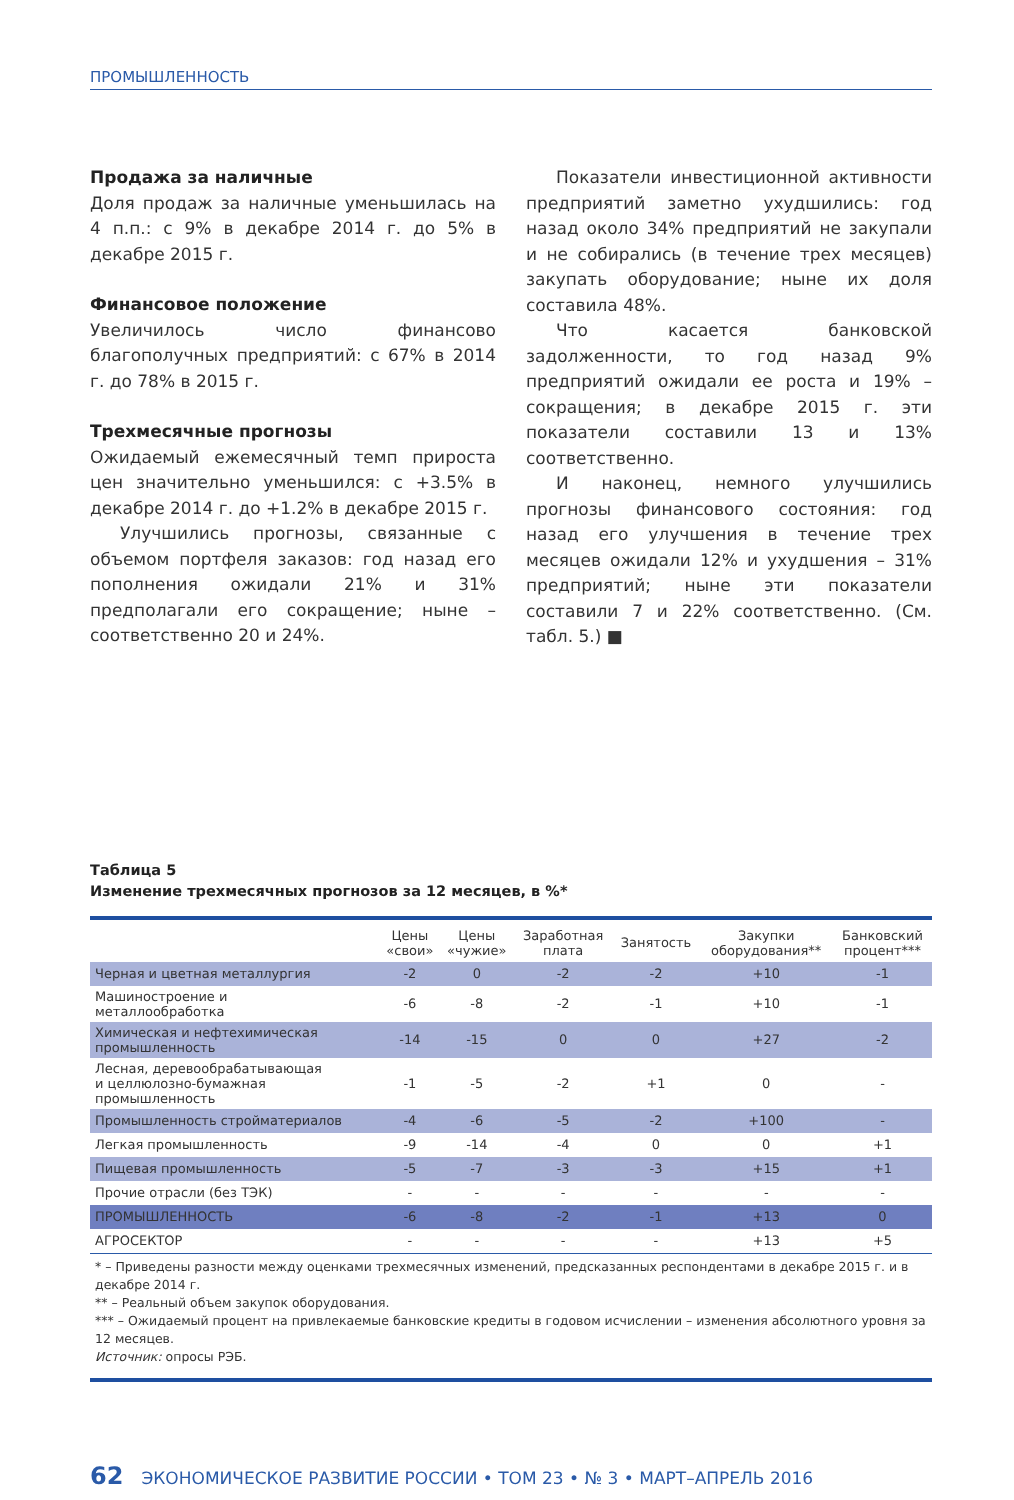ПРОМЫШЛЕННОСТЬ
Продажа за наличные
Доля продаж за наличные уменьшилась на 4 п.п.: с 9% в декабре 2014 г. до 5% в декабре 2015 г.
Финансовое положение
Увеличилось число финансово благополучных предприятий: с 67% в 2014 г. до 78% в 2015 г.
Трехмесячные прогнозы
Ожидаемый ежемесячный темп прироста цен значительно уменьшился: с +3.5% в декабре 2014 г. до +1.2% в декабре 2015 г.
Улучшились прогнозы, связанные с объемом портфеля заказов: год назад его пополнения ожидали 21% и 31% предполагали его сокращение; ныне – соответственно 20 и 24%.
Показатели инвестиционной активности предприятий заметно ухудшились: год назад около 34% предприятий не закупали и не собирались (в течение трех месяцев) закупать оборудование; ныне их доля составила 48%.
Что касается банковской задолженности, то год назад 9% предприятий ожидали ее роста и 19% – сокращения; в декабре 2015 г. эти показатели составили 13 и 13% соответственно.
И наконец, немного улучшились прогнозы финансового состояния: год назад его улучшения в течение трех месяцев ожидали 12% и ухудшения – 31% предприятий; ныне эти показатели составили 7 и 22% соответственно. (См. табл. 5.) ■
Таблица 5
Изменение трехмесячных прогнозов за 12 месяцев, в %*
| | Цены «свои» | Цены «чужие» | Заработная плата | Занятость | Закупки оборудования** | Банковский процент*** |
| --- | --- | --- | --- | --- | --- | --- |
| Черная и цветная металлургия | -2 | 0 | -2 | -2 | +10 | -1 |
| Машиностроение и металлообработка | -6 | -8 | -2 | -1 | +10 | -1 |
| Химическая и нефтехимическая промышленность | -14 | -15 | 0 | 0 | +27 | -2 |
| Лесная, деревообрабатывающая и целлюлозно-бумажная промышленность | -1 | -5 | -2 | +1 | 0 | - |
| Промышленность стройматериалов | -4 | -6 | -5 | -2 | +100 | - |
| Легкая промышленность | -9 | -14 | -4 | 0 | 0 | +1 |
| Пищевая промышленность | -5 | -7 | -3 | -3 | +15 | +1 |
| Прочие отрасли (без ТЭК) | - | - | - | - | - | - |
| ПРОМЫШЛЕННОСТЬ | -6 | -8 | -2 | -1 | +13 | 0 |
| АГРОСЕКТОР | - | - | - | - | +13 | +5 |
* – Приведены разности между оценками трехмесячных изменений, предсказанных респондентами в декабре 2015 г. и в декабре 2014 г.
** – Реальный объем закупок оборудования.
*** – Ожидаемый процент на привлекаемые банковские кредиты в годовом исчислении – изменения абсолютного уровня за 12 месяцев.
Источник: опросы РЭБ.
62 ЭКОНОМИЧЕСКОЕ РАЗВИТИЕ РОССИИ • ТОМ 23 • № 3 • МАРТ–АПРЕЛЬ 2016